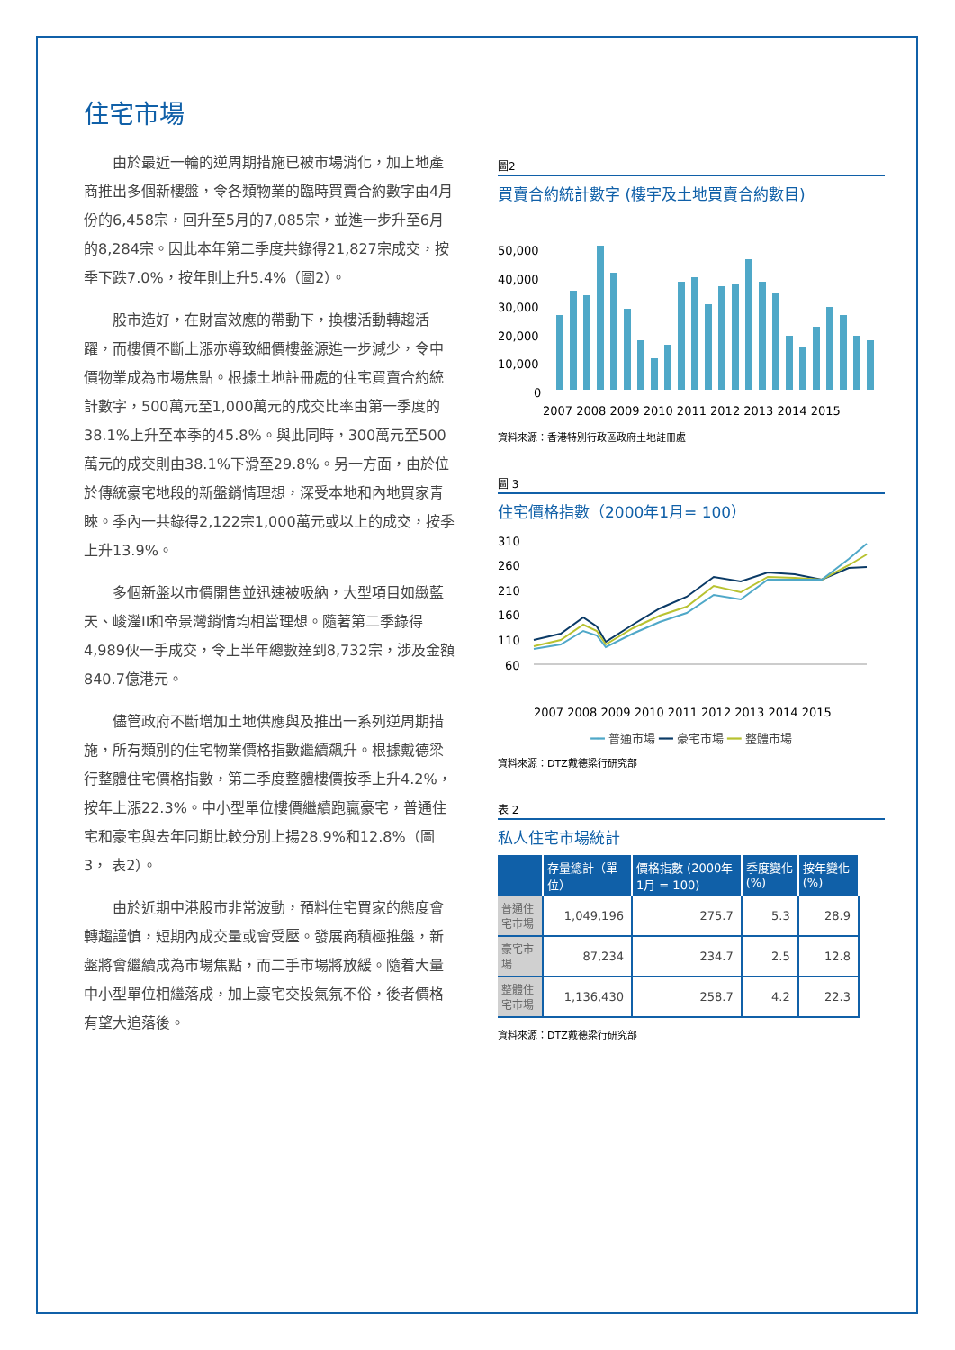住宅市場
由於最近一輪的逆周期措施已被市場消化，加上地產商推出多個新樓盤，令各類物業的臨時買賣合約數字由4月份的6,458宗，回升至5月的7,085宗，並進一步升至6月的8,284宗。因此本年第二季度共錄得21,827宗成交，按季下跌7.0%，按年則上升5.4%（圖2）。
股市造好，在財富效應的帶動下，換樓活動轉趨活躍，而樓價不斷上漲亦導致細價樓盤源進一步減少，令中價物業成為市場焦點。根據土地註冊處的住宅買賣合約統計數字，500萬元至1,000萬元的成交比率由第一季度的38.1%上升至本季的45.8%。與此同時，300萬元至500萬元的成交則由38.1%下滑至29.8%。另一方面，由於位於傳統豪宅地段的新盤銷情理想，深受本地和內地買家青睞。季內一共錄得2,122宗1,000萬元或以上的成交，按季上升13.9%。
多個新盤以市價開售並迅速被吸納，大型項目如緻藍天、峻瀅II和帝景灣銷情均相當理想。隨著第二季錄得4,989伙一手成交，令上半年總數達到8,732宗，涉及金額840.7億港元。
儘管政府不斷增加土地供應與及推出一系列逆周期措施，所有類別的住宅物業價格指數繼續飆升。根據戴德梁行整體住宅價格指數，第二季度整體樓價按季上升4.2%，按年上漲22.3%。中小型單位樓價繼續跑贏豪宅，普通住宅和豪宅與去年同期比較分別上揚28.9%和12.8%（圖3， 表2）。
由於近期中港股市非常波動，預料住宅買家的態度會轉趨謹慎，短期內成交量或會受壓。發展商積極推盤，新盤將會繼續成為市場焦點，而二手市場將放緩。隨着大量中小型單位相繼落成，加上豪宅交投氣氛不俗，後者價格有望大追落後。
圖2
買賣合約統計數字 (樓宇及土地買賣合約數目)
50,000
40,000
30,000
20,000
10,000
0
2007 2008 2009 2010 2011 2012 2013 2014 2015
資料來源：香港特別行政區政府土地註冊處
圖 3
住宅價格指數（2000年1月= 100）
310
260
210
160
110
60
2007 2008 2009 2010 2011 2012 2013 2014 2015
━━ 普通市場 ━━ 豪宅市場 ━━ 整體市場
資料來源：DTZ戴德梁行研究部
表 2
私人住宅市場統計
| | 存量總計（單位） | 價格指數 (2000年 1月 = 100) | 季度變化 (%) | 按年變化 (%) |
| --- | --- | --- | --- | --- |
| 普通住宅市場 | 1,049,196 | 275.7 | 5.3 | 28.9 |
| 豪宅市場 | 87,234 | 234.7 | 2.5 | 12.8 |
| 整體住宅市場 | 1,136,430 | 258.7 | 4.2 | 22.3 |
資料來源：DTZ戴德梁行研究部